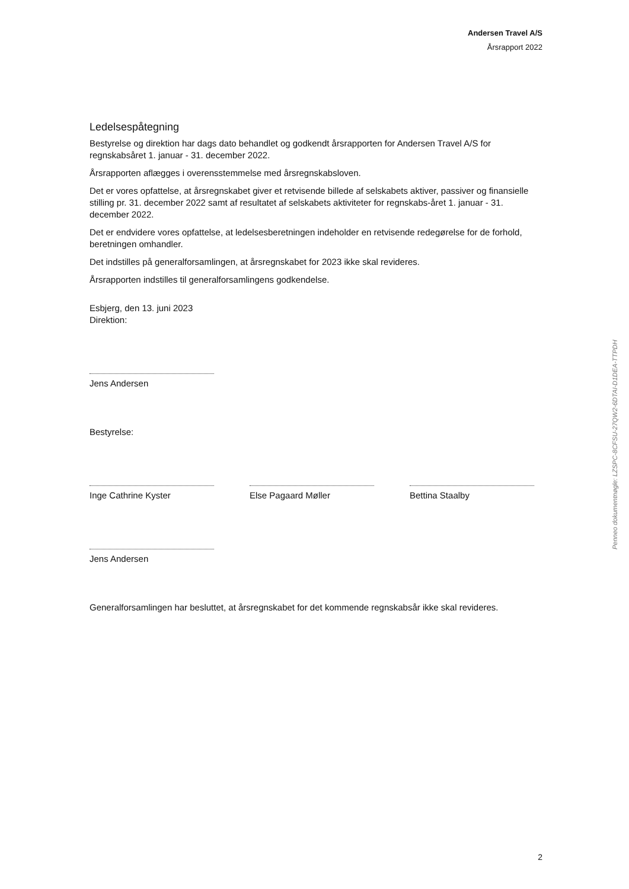Andersen Travel A/S
Årsrapport 2022
Ledelsespåtegning
Bestyrelse og direktion har dags dato behandlet og godkendt årsrapporten for Andersen Travel A/S for regnskabsåret 1. januar - 31. december 2022.
Årsrapporten aflægges i overensstemmelse med årsregnskabsloven.
Det er vores opfattelse, at årsregnskabet giver et retvisende billede af selskabets aktiver, passiver og finansielle stilling pr. 31. december 2022 samt af resultatet af selskabets aktiviteter for regnskabs-året 1. januar - 31. december 2022.
Det er endvidere vores opfattelse, at ledelsesberetningen indeholder en retvisende redegørelse for de forhold, beretningen omhandler.
Det indstilles på generalforsamlingen, at årsregnskabet for 2023 ikke skal revideres.
Årsrapporten indstilles til generalforsamlingens godkendelse.
Esbjerg, den 13. juni 2023
Direktion:
Jens Andersen
Bestyrelse:
Inge Cathrine Kyster Else Pagaard Møller Bettina Staalby
Jens Andersen
Generalforsamlingen har besluttet, at årsregnskabet for det kommende regnskabsår ikke skal revideres.
Penneo dokumentnøgle: LZSPC-8CFSU-27QW2-6DTAI-D1DEA-TTPDH
2